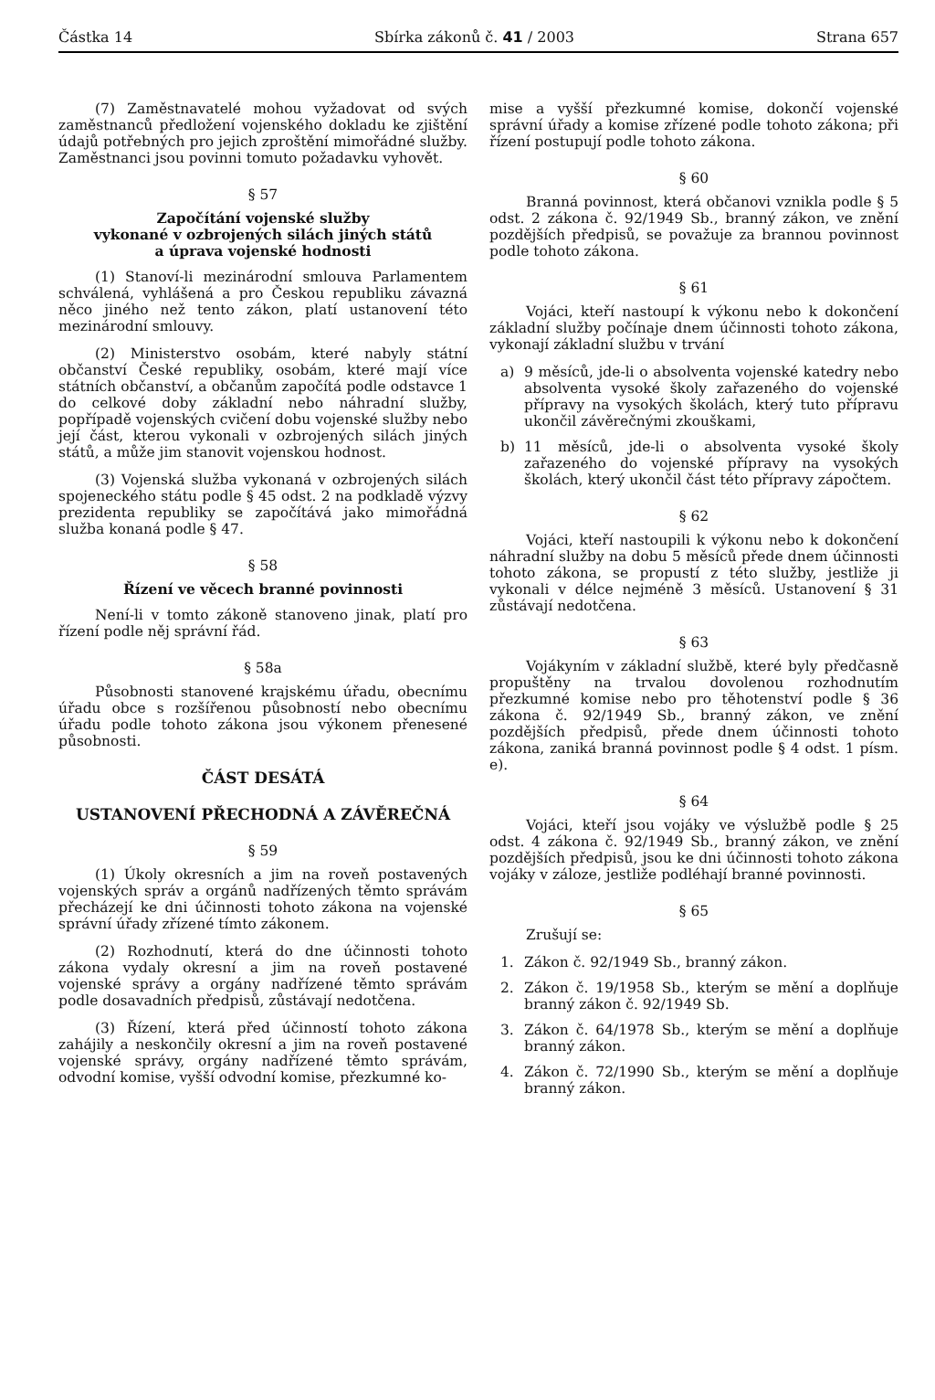Částka 14 Sbírka zákonů č. 41 / 2003 Strana 657
(7) Zaměstnavatelé mohou vyžadovat od svých zaměstnanců předložení vojenského dokladu ke zjištění údajů potřebných pro jejich zproštění mimořádné služby. Zaměstnanci jsou povinni tomuto požadavku vyhovět.
§ 57
Započítání vojenské služby
vykonané v ozbrojených silách jiných států
a úprava vojenské hodnosti
(1) Stanoví-li mezinárodní smlouva Parlamentem schválená, vyhlášená a pro Českou republiku závazná něco jiného než tento zákon, platí ustanovení této mezinárodní smlouvy.
(2) Ministerstvo osobám, které nabyly státní občanství České republiky, osobám, které mají více státních občanství, a občanům započítá podle odstavce 1 do celkové doby základní nebo náhradní služby, popřípadě vojenských cvičení dobu vojenské služby nebo její část, kterou vykonali v ozbrojených silách jiných států, a může jim stanovit vojenskou hodnost.
(3) Vojenská služba vykonaná v ozbrojených silách spojeneckého státu podle § 45 odst. 2 na podkladě výzvy prezidenta republiky se započítává jako mimořádná služba konaná podle § 47.
§ 58
Řízení ve věcech branné povinnosti
Není-li v tomto zákoně stanoveno jinak, platí pro řízení podle něj správní řád.
§ 58a
Působnosti stanovené krajskému úřadu, obecnímu úřadu obce s rozšířenou působností nebo obecnímu úřadu podle tohoto zákona jsou výkonem přenesené působnosti.
ČÁST DESÁTÁ
USTANOVENÍ PŘECHODNÁ A ZÁVĚREČNÁ
§ 59
(1) Úkoly okresních a jim na roveň postavených vojenských správ a orgánů nadřízených těmto správám přecházejí ke dni účinnosti tohoto zákona na vojenské správní úřady zřízené tímto zákonem.
(2) Rozhodnutí, která do dne účinnosti tohoto zákona vydaly okresní a jim na roveň postavené vojenské správy a orgány nadřízené těmto správám podle dosavadních předpisů, zůstávají nedotčena.
(3) Řízení, která před účinností tohoto zákona zahájily a neskončily okresní a jim na roveň postavené vojenské správy, orgány nadřízené těmto správám, odvodní komise, vyšší odvodní komise, přezkumné ko-
mise a vyšší přezkumné komise, dokončí vojenské správní úřady a komise zřízené podle tohoto zákona; při řízení postupují podle tohoto zákona.
§ 60
Branná povinnost, která občanovi vznikla podle § 5 odst. 2 zákona č. 92/1949 Sb., branný zákon, ve znění pozdějších předpisů, se považuje za brannou povinnost podle tohoto zákona.
§ 61
Vojáci, kteří nastoupí k výkonu nebo k dokončení základní služby počínaje dnem účinnosti tohoto zákona, vykonají základní službu v trvání
a) 9 měsíců, jde-li o absolventa vojenské katedry nebo absolventa vysoké školy zařazeného do vojenské přípravy na vysokých školách, který tuto přípravu ukončil závěrečnými zkouškami,
b) 11 měsíců, jde-li o absolventa vysoké školy zařazeného do vojenské přípravy na vysokých školách, který ukončil část této přípravy zápočtem.
§ 62
Vojáci, kteří nastoupili k výkonu nebo k dokončení náhradní služby na dobu 5 měsíců přede dnem účinnosti tohoto zákona, se propustí z této služby, jestliže ji vykonali v délce nejméně 3 měsíců. Ustanovení § 31 zůstávají nedotčena.
§ 63
Vojákyním v základní službě, které byly předčasně propuštěny na trvalou dovolenou rozhodnutím přezkumné komise nebo pro těhotenství podle § 36 zákona č. 92/1949 Sb., branný zákon, ve znění pozdějších předpisů, přede dnem účinnosti tohoto zákona, zaniká branná povinnost podle § 4 odst. 1 písm. e).
§ 64
Vojáci, kteří jsou vojáky ve výslužbě podle § 25 odst. 4 zákona č. 92/1949 Sb., branný zákon, ve znění pozdějších předpisů, jsou ke dni účinnosti tohoto zákona vojáky v záloze, jestliže podléhají branné povinnosti.
§ 65
Zrušují se:
1. Zákon č. 92/1949 Sb., branný zákon.
2. Zákon č. 19/1958 Sb., kterým se mění a doplňuje branný zákon č. 92/1949 Sb.
3. Zákon č. 64/1978 Sb., kterým se mění a doplňuje branný zákon.
4. Zákon č. 72/1990 Sb., kterým se mění a doplňuje branný zákon.